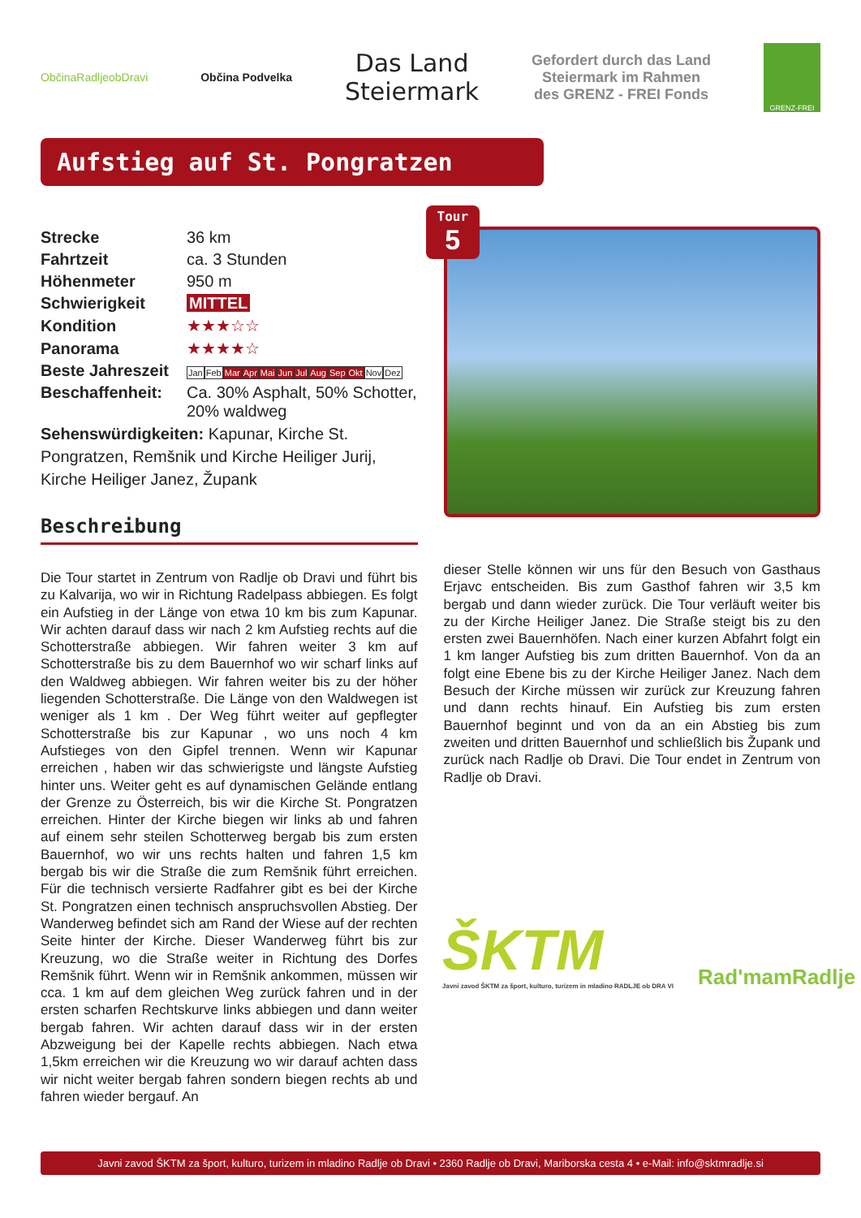ObčinaRadljeobDravi Občina Podvelka
Das Land
Steiermark
Gefordert durch das Land
Steiermark im Rahmen
des GRENZ - FREI Fonds
GRENZ-FREI
Aufstieg auf St. Pongratzen
| Strecke | 36 km |
| Fahrtzeit | ca. 3 Stunden |
| Höhenmeter | 950 m |
| Schwierigkeit | MITTEL |
| Kondition | ★★★☆☆ |
| Panorama | ★★★★☆ |
| Beste Jahreszeit | Jan Feb Mar Apr Mai Jun Jul Aug Sep Okt Nov Dez |
| Beschaffenheit: | Ca. 30% Asphalt, 50% Schotter, 20% waldweg |
Sehenswürdigkeiten: Kapunar, Kirche St. Pongratzen, Remšnik und Kirche Heiliger Jurij, Kirche Heiliger Janez, Župank
Beschreibung
Tour
5
Die Tour startet in Zentrum von Radlje ob Dravi und führt bis zu Kalvarija, wo wir in Richtung Radelpass abbiegen. Es folgt ein Aufstieg in der Länge von etwa 10 km bis zum Kapunar. Wir achten darauf dass wir nach 2 km Aufstieg rechts auf die Schotterstraße abbiegen. Wir fahren weiter 3 km auf Schotterstraße bis zu dem Bauernhof wo wir scharf links auf den Waldweg abbiegen. Wir fahren weiter bis zu der höher liegenden Schotterstraße. Die Länge von den Waldwegen ist weniger als 1 km . Der Weg führt weiter auf gepflegter Schotterstraße bis zur Kapunar , wo uns noch 4 km Aufstieges von den Gipfel trennen. Wenn wir Kapunar erreichen , haben wir das schwierigste und längste Aufstieg hinter uns. Weiter geht es auf dynamischen Gelände entlang der Grenze zu Österreich, bis wir die Kirche St. Pongratzen erreichen. Hinter der Kirche biegen wir links ab und fahren auf einem sehr steilen Schotterweg bergab bis zum ersten Bauernhof, wo wir uns rechts halten und fahren 1,5 km bergab bis wir die Straße die zum Remšnik führt erreichen. Für die technisch versierte Radfahrer gibt es bei der Kirche St. Pongratzen einen technisch anspruchsvollen Abstieg. Der Wanderweg befindet sich am Rand der Wiese auf der rechten Seite hinter der Kirche. Dieser Wanderweg führt bis zur Kreuzung, wo die Straße weiter in Richtung des Dorfes Remšnik führt. Wenn wir in Remšnik ankommen, müssen wir cca. 1 km auf dem gleichen Weg zurück fahren und in der ersten scharfen Rechtskurve links abbiegen und dann weiter bergab fahren. Wir achten darauf dass wir in der ersten Abzweigung bei der Kapelle rechts abbiegen. Nach etwa 1,5km erreichen wir die Kreuzung wo wir darauf achten dass wir nicht weiter bergab fahren sondern biegen rechts ab und fahren wieder bergauf. An
dieser Stelle können wir uns für den Besuch von Gasthaus Erjavc entscheiden. Bis zum Gasthof fahren wir 3,5 km bergab und dann wieder zurück. Die Tour verläuft weiter bis zu der Kirche Heiliger Janez. Die Straße steigt bis zu den ersten zwei Bauernhöfen. Nach einer kurzen Abfahrt folgt ein 1 km langer Aufstieg bis zum dritten Bauernhof. Von da an folgt eine Ebene bis zu der Kirche Heiliger Janez. Nach dem Besuch der Kirche müssen wir zurück zur Kreuzung fahren und dann rechts hinauf. Ein Aufstieg bis zum ersten Bauernhof beginnt und von da an ein Abstieg bis zum zweiten und dritten Bauernhof und schließlich bis Župank und zurück nach Radlje ob Dravi. Die Tour endet in Zentrum von Radlje ob Dravi.
ŠKTM
Javni zavod ŠKTM za šport, kulturo, turizem in mladino RADLJE ob DRA VI
Rad'mamRadlje
Javni zavod ŠKTM za šport, kulturo, turizem in mladino Radlje ob Dravi • 2360 Radlje ob Dravi, Mariborska cesta 4 • e-Mail: info@sktmradlje.si